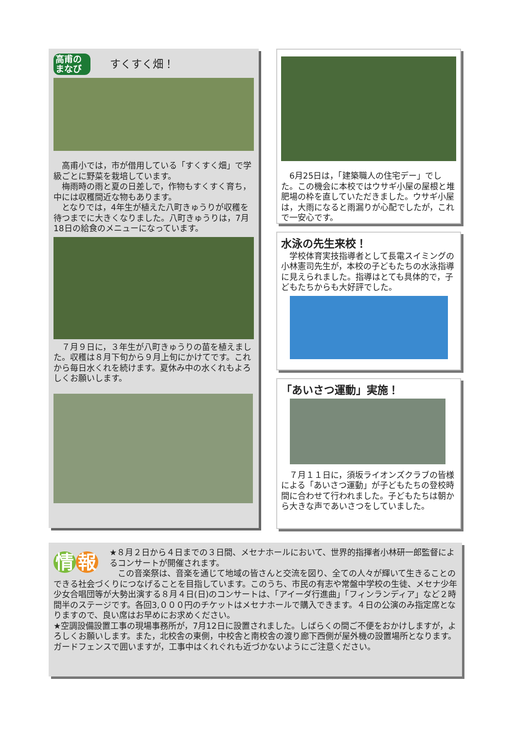高甫の まなび すくすく畑！
高甫小では，市が借用している「すくすく畑」で学級ごとに野菜を栽培しています。
梅雨時の雨と夏の日差しで，作物もすくすく育ち，中には収穫間近な物もあります。
となりでは，4年生が植えた八町きゅうりが収穫を待つまでに大きくなりました。八町きゅうりは，7月18日の給食のメニューになっています。
７月９日に，３年生が八町きゅうりの苗を植えました。収穫は８月下旬から９月上旬にかけてです。これから毎日水くれを続けます。夏休み中の水くれもよろしくお願いします。
6月25日は，「建築職人の住宅デー」でした。この機会に本校ではウサギ小屋の屋根と堆肥場の枠を直していただきました。ウサギ小屋は，大雨になると雨漏りが心配でしたが，これで一安心です。
水泳の先生来校！
学校体育実技指導者として長電スイミングの小林憲司先生が，本校の子どもたちの水泳指導に見えられました。指導はとても具体的で，子どもたちからも大好評でした。
「あいさつ運動」実施！
７月１１日に，須坂ライオンズクラブの皆様による「あいさつ運動」が子どもたちの登校時間に合わせて行われました。子どもたちは朝から大きな声であいさつをしていました。
情 報
★８月２日から４日までの３日間、メセナホールにおいて、世界的指揮者小林研一郎監督によるコンサートが開催されます。
この音楽祭は、音楽を通じて地域の皆さんと交流を図り、全ての人々が輝いて生きることのできる社会づくりにつなげることを目指しています。このうち、市民の有志や常盤中学校の生徒、メセナ少年少女合唱団等が大勢出演する８月４日(日)のコンサートは、「アイーダ行進曲」「フィンランディア」など２時間半のステージです。各回3,０００円のチケットはメセナホールで購入できます。４日の公演のみ指定席となりますので、良い席はお早めにお求めください。
★空調設備設置工事の現場事務所が，7月12日に設置されました。しばらくの間ご不便をおかけしますが，よろしくお願いします。また，北校舎の東側，中校舎と南校舎の渡り廊下西側が屋外機の設置場所となります。ガードフェンスで囲いますが，工事中はくれぐれも近づかないようにご注意ください。